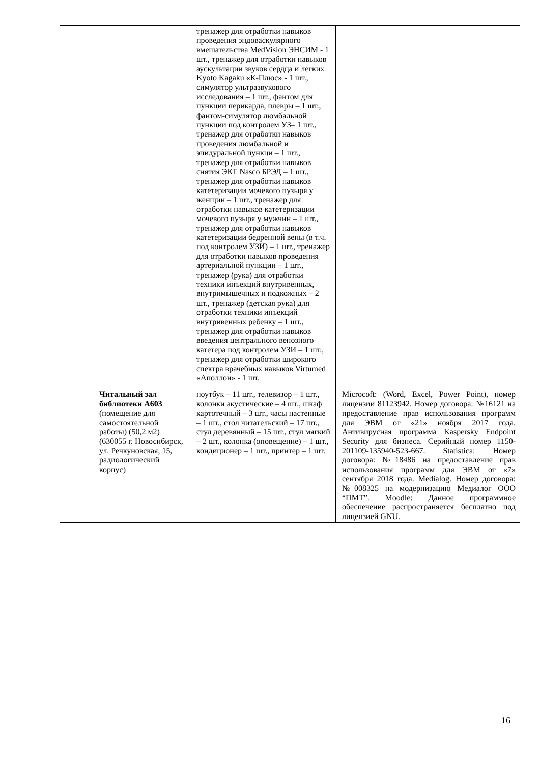| | | тренажер для отработки навыков проведения эндоваскулярного вмешательства MedVision ЭНСИМ - 1 шт., тренажер для отработки навыков аускультации звуков сердца и легких Kyoto Kagaku «К-Плюс» - 1 шт., симулятор ультразвукового исследования – 1 шт., фантом для пункции перикарда, плевры – 1 шт., фантом-симулятор люмбальной пункции под контролем УЗ– 1 шт., тренажер для отработки навыков проведения люмбальной и эпидуральной пункци – 1 шт., тренажер для отработки навыков снятия ЭКГ Nasco БРЭД – 1 шт., тренажер для отработки навыков катетеризации мочевого пузыря у женщин – 1 шт., тренажер для отработки навыков катетеризации мочевого пузыря у мужчин – 1 шт., тренажер для отработки навыков катетеризации бедренной вены (в т.ч. под контролем УЗИ) – 1 шт., тренажер для отработки навыков проведения артериальной пункции – 1 шт., тренажер (рука) для отработки техники инъекций внутривенных, внутримышечных и подкожных – 2 шт., тренажер (детская рука) для отработки техники инъекций внутривенных ребенку – 1 шт., тренажер для отработки навыков введения центрального венозного катетера под контролем УЗИ – 1 шт., тренажер для отработки широкого спектра врачебных навыков Virtumed «Аполлон» - 1 шт. | |
| | Читальный зал библиотеки А603 (помещение для самостоятельной работы) (50,2 м2) (630055 г. Новосибирск, ул. Речкуновская, 15, радиологический корпус) | ноутбук – 11 шт., телевизор – 1 шт., колонки акустические – 4 шт., шкаф картотечный – 3 шт., часы настенные – 1 шт., стол читательский – 17 шт., стул деревянный – 15 шт., стул мягкий – 2 шт., колонка (оповещение) – 1 шт., кондиционер – 1 шт., принтер – 1 шт. | Microcoft: (Word, Excel, Power Point), номер лицензии 81123942. Номер договора: №16121 на предоставление прав использования программ для ЭВМ от «21» ноября 2017 года. Антивирусная программа Kaspersky Endpoint Security для бизнеса. Серийный номер 1150-201109-135940-523-667. Statistica: Номер договора: №18486 на предоставление прав использования программ для ЭВМ от «7» сентября 2018 года. Medialog. Номер договора: №008325 на модернизацию Медиалог ООО “ПМТ”. Moodle: Данное программное обеспечение распространяется бесплатно под лицензией GNU. |
16